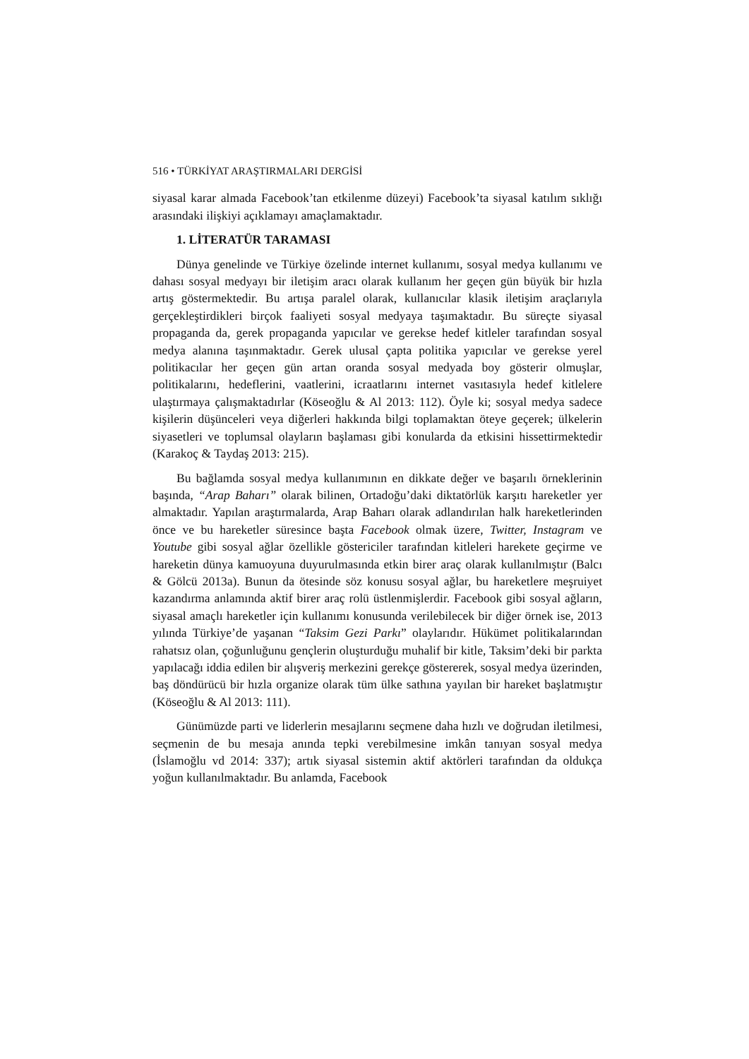516 • TÜRKİYAT ARAŞTIRMALARI DERGİSİ
siyasal karar almada Facebook’tan etkilenme düzeyi) Facebook’ta siyasal katılım sıklığı arasındaki ilişkiyi açıklamayı amaçlamaktadır.
1. LİTERATÜR TARAMASI
Dünya genelinde ve Türkiye özelinde internet kullanımı, sosyal medya kullanımı ve dahası sosyal medyayı bir iletişim aracı olarak kullanım her geçen gün büyük bir hızla artış göstermektedir. Bu artışa paralel olarak, kullanıcılar klasik iletişim araçlarıyla gerçekleştirdikleri birçok faaliyeti sosyal medyaya taşımaktadır. Bu süreçte siyasal propaganda da, gerek propaganda yapıcılar ve gerekse hedef kitleler tarafından sosyal medya alanına taşınmaktadır. Gerek ulusal çapta politika yapıcılar ve gerekse yerel politikacılar her geçen gün artan oranda sosyal medyada boy gösterir olmuşlar, politikalarını, hedeflerini, vaatlerini, icraatlarını internet vasıtasıyla hedef kitlelere ulaştırmaya çalışmaktadırlar (Köseoğlu & Al 2013: 112). Öyle ki; sosyal medya sadece kişilerin düşünceleri veya diğerleri hakkında bilgi toplamaktan öteye geçerek; ülkelerin siyasetleri ve toplumsal olayların başlaması gibi konularda da etkisini hissettirmektedir (Karakoç & Taydaş 2013: 215).
Bu bağlamda sosyal medya kullanımının en dikkate değer ve başarılı örneklerinin başında, “Arap Baharı” olarak bilinen, Ortadoğu’daki diktatörlük karşıtı hareketler yer almaktadır. Yapılan araştırmalarda, Arap Baharı olarak adlandırılan halk hareketlerinden önce ve bu hareketler süresince başta Facebook olmak üzere, Twitter, Instagram ve Youtube gibi sosyal ağlar özellikle göstericiler tarafından kitleleri harekete geçirme ve hareketin dünya kamuoyuna duyurulmasında etkin birer araç olarak kullanılmıştır (Balcı & Gölcü 2013a). Bunun da ötesinde söz konusu sosyal ağlar, bu hareketlere meşruiyet kazandırma anlamında aktif birer araç rolü üstlenmişlerdir. Facebook gibi sosyal ağların, siyasal amaçlı hareketler için kullanımı konusunda verilebilecek bir diğer örnek ise, 2013 yılında Türkiye’de yaşanan “Taksim Gezi Parkı” olaylarıdır. Hükümet politikalarından rahatsız olan, çoğunluğunu gençlerin oluşturduğu muhalif bir kitle, Taksim’deki bir parkta yapılacağı iddia edilen bir alışveriş merkezini gerekçe göstererek, sosyal medya üzerinden, baş döndürücü bir hızla organize olarak tüm ülke sathına yayılan bir hareket başlatmıştır (Köseoğlu & Al 2013: 111).
Günümüzde parti ve liderlerin mesajlarını seçmene daha hızlı ve doğrudan iletilmesi, seçmenin de bu mesaja anında tepki verebilmesine imkân tanıyan sosyal medya (İslamoğlu vd 2014: 337); artık siyasal sistemin aktif aktörleri tarafından da oldukça yoğun kullanılmaktadır. Bu anlamda, Facebook